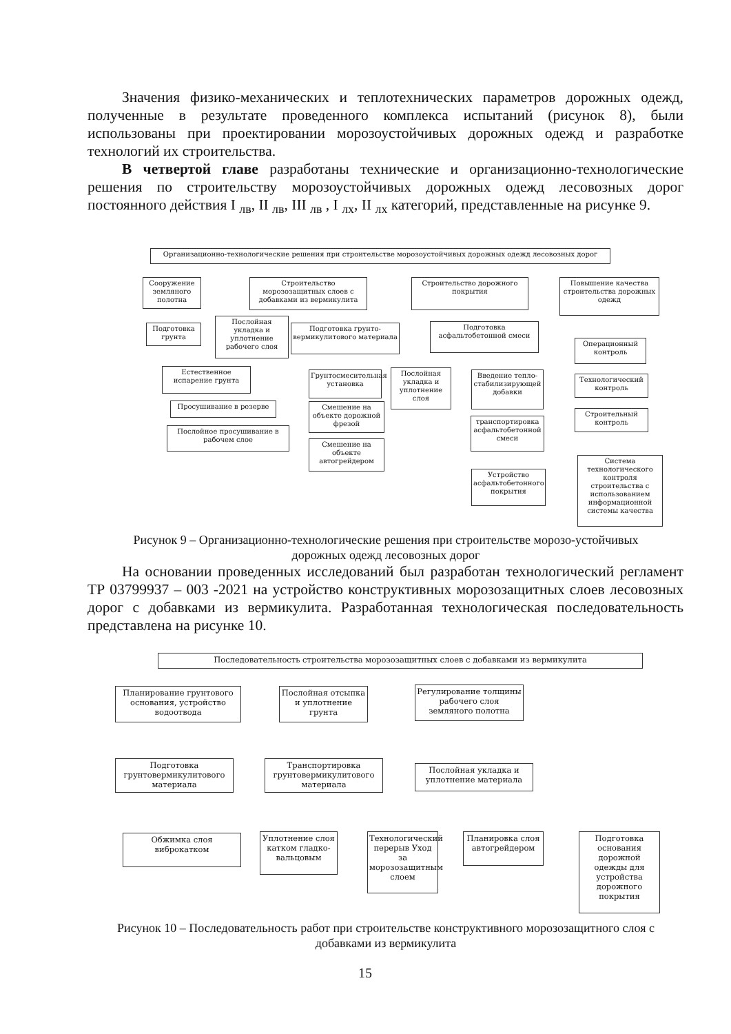Значения физико-механических и теплотехнических параметров дорожных одежд, полученные в результате проведенного комплекса испытаний (рисунок 8), были использованы при проектировании морозоустойчивых дорожных одежд и разработке технологий их строительства.
В четвертой главе разработаны технические и организационно-технологические решения по строительству морозоустойчивых дорожных одежд лесовозных дорог постоянного действия I <sub>лв</sub>, II <sub>лв</sub>, III <sub>лв</sub> , I <sub>лх</sub>, II <sub>лх</sub> категорий, представленные на рисунке 9.
Организационно-технологические решения при строительстве морозоустойчивых дорожных одежд лесовозных дорог
Сооружение земляного полотна
Строительство морозозащитных слоев с добавками из вермикулита
Строительство дорожного покрытия
Повышение качества строительства дорожных одежд
Подготовка грунта
Послойная укладка и уплотнение рабочего слоя
Подготовка грунто-вермикулитового материала
Подготовка асфальтобетонной смеси
Операционный контроль
Естественное испарение грунта
Грунтосмесительная установка
Послойная укладка и уплотнение слоя
Введение тепло-стабилизирующей добавки
Технологический контроль
Просушивание в резерве
Смешение на объекте дорожной фрезой
Строительный контроль
Послойное просушивание в рабочем слое
транспортировка асфальтобетонной смеси
Смешение на объекте автогрейдером
Устройство асфальтобетонного покрытия
Система технологического контроля строительства с использованием информационной системы качества
Рисунок 9 – Организационно-технологические решения при строительстве морозо-устойчивых дорожных одежд лесовозных дорог
На основании проведенных исследований был разработан технологический регламент ТР 03799937 – 003 -2021 на устройство конструктивных морозозащитных слоев лесовозных дорог с добавками из вермикулита. Разработанная технологическая последовательность представлена на рисунке 10.
Последовательность строительства морозозащитных слоев с добавками из вермикулита
Планирование грунтового основания, устройство водоотвода
Послойная отсыпка и уплотнение грунта
Регулирование толщины рабочего слоя земляного полотна
Подготовка грунтовермикулитового материала
Транспортировка грунтовермикулитового материала
Послойная укладка и уплотнение материала
Обжимка слоя виброкатком
Уплотнение слоя катком гладко-вальцовым
Технологический перерыв Уход за морозозащитным слоем
Планировка слоя автогрейдером
Подготовка основания дорожной одежды для устройства дорожного покрытия
Рисунок 10 – Последовательность работ при строительстве конструктивного морозозащитного слоя с добавками из вермикулита
15